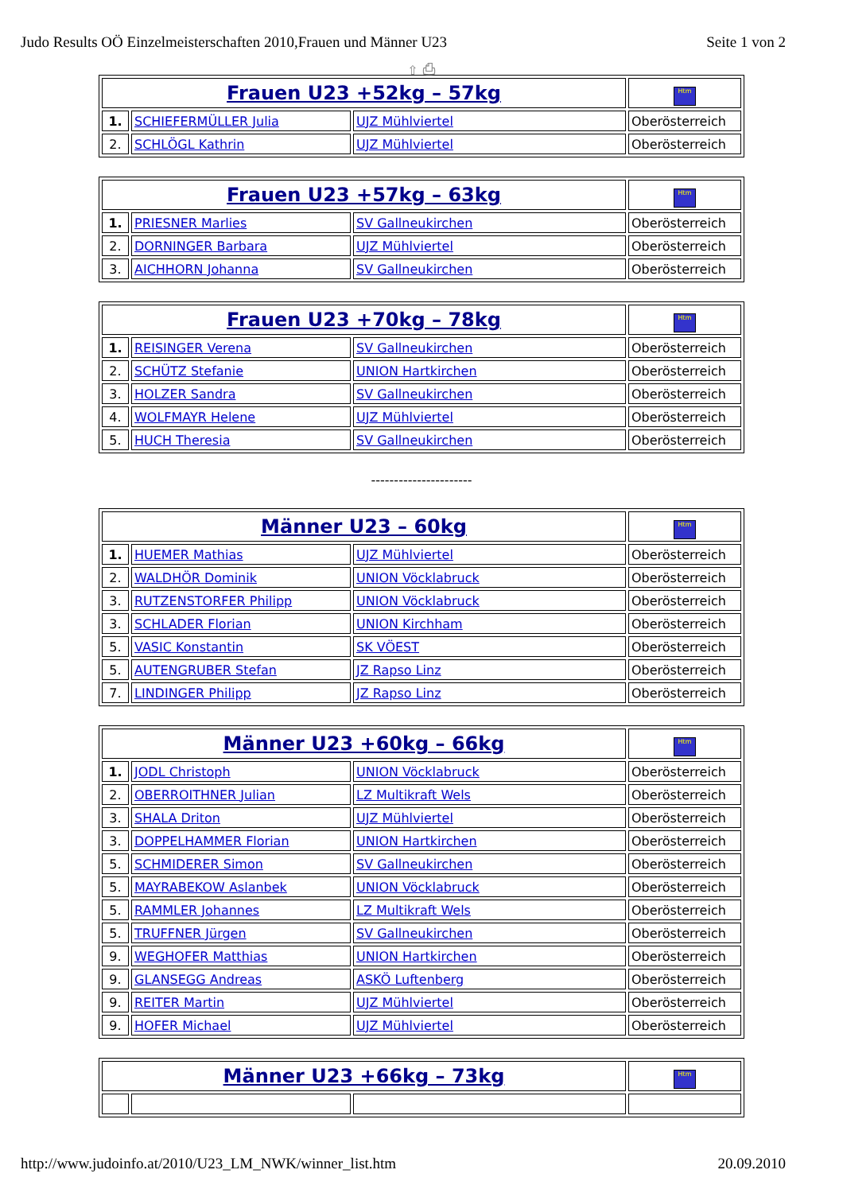Judo Results OÖ Einzelmeisterschaften 2010,Frauen und Männer U23 Seite 1 von 2
⇧ ⎙
| Frauen U23 +52kg – 57kg | | | Htm |
| 1. | SCHIEFERMÜLLER Julia | UJZ Mühlviertel | Oberösterreich |
| 2. | SCHLÖGL Kathrin | UJZ Mühlviertel | Oberösterreich |
| Frauen U23 +57kg – 63kg | | | Htm |
| 1. | PRIESNER Marlies | SV Gallneukirchen | Oberösterreich |
| 2. | DORNINGER Barbara | UJZ Mühlviertel | Oberösterreich |
| 3. | AICHHORN Johanna | SV Gallneukirchen | Oberösterreich |
| Frauen U23 +70kg – 78kg | | | Htm |
| 1. | REISINGER Verena | SV Gallneukirchen | Oberösterreich |
| 2. | SCHÜTZ Stefanie | UNION Hartkirchen | Oberösterreich |
| 3. | HOLZER Sandra | SV Gallneukirchen | Oberösterreich |
| 4. | WOLFMAYR Helene | UJZ Mühlviertel | Oberösterreich |
| 5. | HUCH Theresia | SV Gallneukirchen | Oberösterreich |
----------------------
| Männer U23 – 60kg | | | Htm |
| 1. | HUEMER Mathias | UJZ Mühlviertel | Oberösterreich |
| 2. | WALDHÖR Dominik | UNION Vöcklabruck | Oberösterreich |
| 3. | RUTZENSTORFER Philipp | UNION Vöcklabruck | Oberösterreich |
| 3. | SCHLADER Florian | UNION Kirchham | Oberösterreich |
| 5. | VASIC Konstantin | SK VÖEST | Oberösterreich |
| 5. | AUTENGRUBER Stefan | JZ Rapso Linz | Oberösterreich |
| 7. | LINDINGER Philipp | JZ Rapso Linz | Oberösterreich |
| Männer U23 +60kg – 66kg | | | Htm |
| 1. | JODL Christoph | UNION Vöcklabruck | Oberösterreich |
| 2. | OBERROITHNER Julian | LZ Multikraft Wels | Oberösterreich |
| 3. | SHALA Driton | UJZ Mühlviertel | Oberösterreich |
| 3. | DOPPELHAMMER Florian | UNION Hartkirchen | Oberösterreich |
| 5. | SCHMIDERER Simon | SV Gallneukirchen | Oberösterreich |
| 5. | MAYRABEKOW Aslanbek | UNION Vöcklabruck | Oberösterreich |
| 5. | RAMMLER Johannes | LZ Multikraft Wels | Oberösterreich |
| 5. | TRUFFNER Jürgen | SV Gallneukirchen | Oberösterreich |
| 9. | WEGHOFER Matthias | UNION Hartkirchen | Oberösterreich |
| 9. | GLANSEGG Andreas | ASKÖ Luftenberg | Oberösterreich |
| 9. | REITER Martin | UJZ Mühlviertel | Oberösterreich |
| 9. | HOFER Michael | UJZ Mühlviertel | Oberösterreich |
| Männer U23 +66kg – 73kg | | | Htm |
http://www.judoinfo.at/2010/U23_LM_NWK/winner_list.htm 20.09.2010